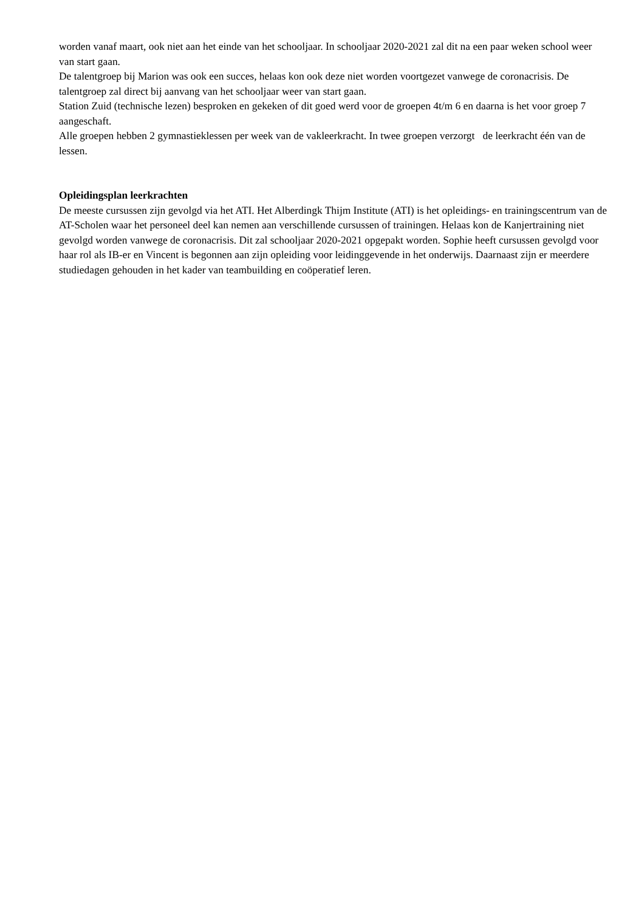worden vanaf maart, ook niet aan het einde van het schooljaar. In schooljaar 2020-2021 zal dit na een paar weken school weer van start gaan.
De talentgroep bij Marion was ook een succes, helaas kon ook deze niet worden voortgezet vanwege de coronacrisis. De talentgroep zal direct bij aanvang van het schooljaar weer van start gaan.
Station Zuid (technische lezen) besproken en gekeken of dit goed werd voor de groepen 4t/m 6 en daarna is het voor groep 7 aangeschaft.
Alle groepen hebben 2 gymnastieklessen per week van de vakleerkracht. In twee groepen verzorgt de leerkracht één van de lessen.
Opleidingsplan leerkrachten
De meeste cursussen zijn gevolgd via het ATI. Het Alberdingk Thijm Institute (ATI) is het opleidings- en trainingscentrum van de AT-Scholen waar het personeel deel kan nemen aan verschillende cursussen of trainingen. Helaas kon de Kanjertraining niet gevolgd worden vanwege de coronacrisis. Dit zal schooljaar 2020-2021 opgepakt worden. Sophie heeft cursussen gevolgd voor haar rol als IB-er en Vincent is begonnen aan zijn opleiding voor leidinggevende in het onderwijs. Daarnaast zijn er meerdere studiedagen gehouden in het kader van teambuilding en coöperatief leren.